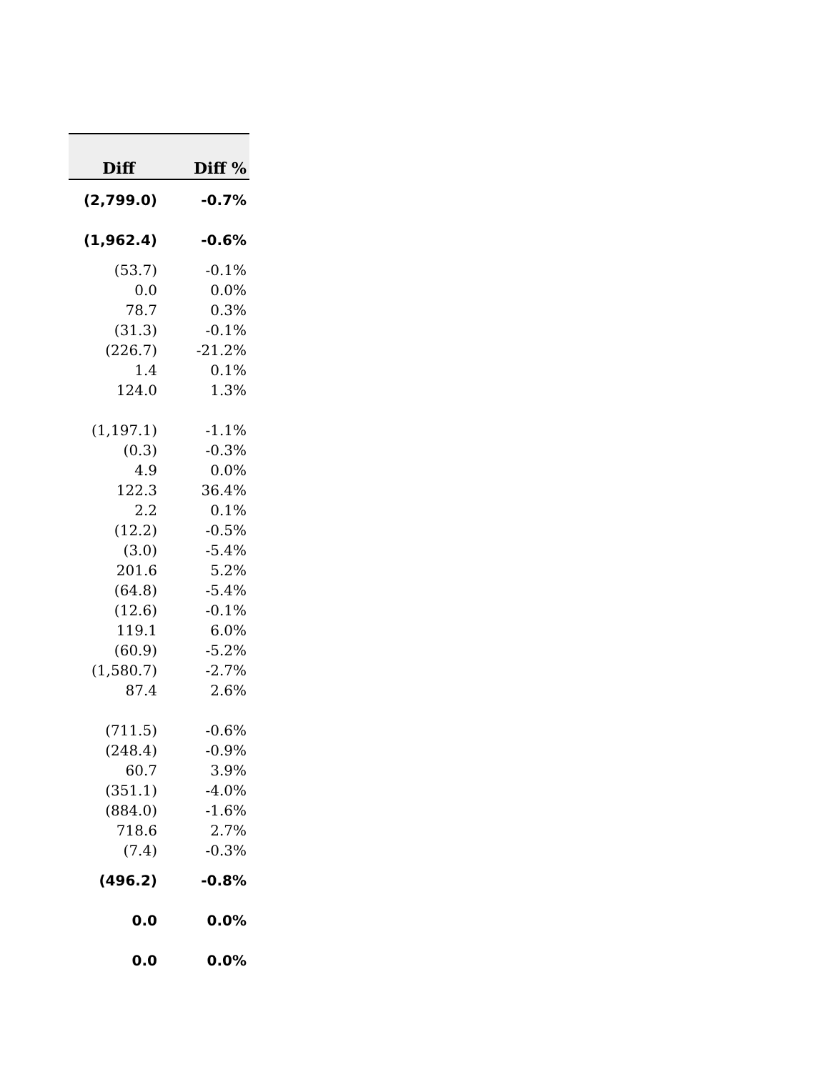| Diff | Diff % |
| --- | --- |
| (2,799.0) | -0.7% |
| (1,962.4) | -0.6% |
| (53.7) | -0.1% |
| 0.0 | 0.0% |
| 78.7 | 0.3% |
| (31.3) | -0.1% |
| (226.7) | -21.2% |
| 1.4 | 0.1% |
| 124.0 | 1.3% |
| (1,197.1) | -1.1% |
| (0.3) | -0.3% |
| 4.9 | 0.0% |
| 122.3 | 36.4% |
| 2.2 | 0.1% |
| (12.2) | -0.5% |
| (3.0) | -5.4% |
| 201.6 | 5.2% |
| (64.8) | -5.4% |
| (12.6) | -0.1% |
| 119.1 | 6.0% |
| (60.9) | -5.2% |
| (1,580.7) | -2.7% |
| 87.4 | 2.6% |
| (711.5) | -0.6% |
| (248.4) | -0.9% |
| 60.7 | 3.9% |
| (351.1) | -4.0% |
| (884.0) | -1.6% |
| 718.6 | 2.7% |
| (7.4) | -0.3% |
| (496.2) | -0.8% |
| 0.0 | 0.0% |
| 0.0 | 0.0% |